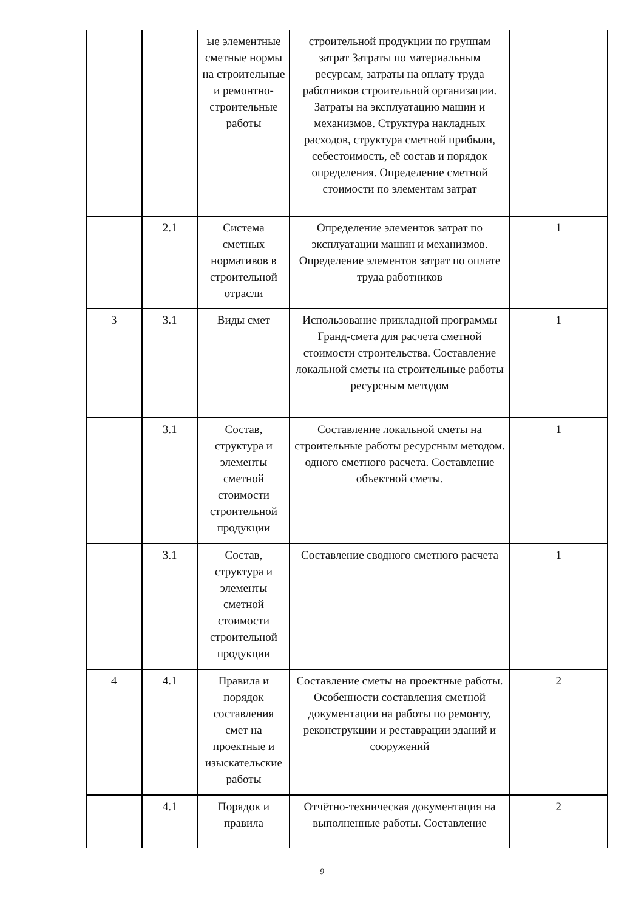| | | ые элементные сметные нормы на строительные и ремонтно-строительные работы | строительной продукции по группам затрат Затраты по материальным ресурсам, затраты на оплату труда работников строительной организации. Затраты на эксплуатацию машин и механизмов. Структура накладных расходов, структура сметной прибыли, себестоимость, её состав и порядок определения. Определение сметной стоимости по элементам затрат | |
| | 2.1 | Система сметных нормативов в строительной отрасли | Определение элементов затрат по эксплуатации машин и механизмов. Определение элементов затрат по оплате труда работников | 1 |
| 3 | 3.1 | Виды смет | Использование прикладной программы Гранд-смета для расчета сметной стоимости строительства. Составление локальной сметы на строительные работы ресурсным методом | 1 |
| | 3.1 | Состав, структура и элементы сметной стоимости строительной продукции | Составление локальной сметы на строительные работы ресурсным методом. одного сметного расчета. Составление объектной сметы. | 1 |
| | 3.1 | Состав, структура и элементы сметной стоимости строительной продукции | Составление сводного сметного расчета | 1 |
| 4 | 4.1 | Правила и порядок составления смет на проектные и изыскательские работы | Составление сметы на проектные работы. Особенности составления сметной документации на работы по ремонту, реконструкции и реставрации зданий и сооружений | 2 |
| | 4.1 | Порядок и правила | Отчётно-техническая документация на выполненные работы. Составление | 2 |
9